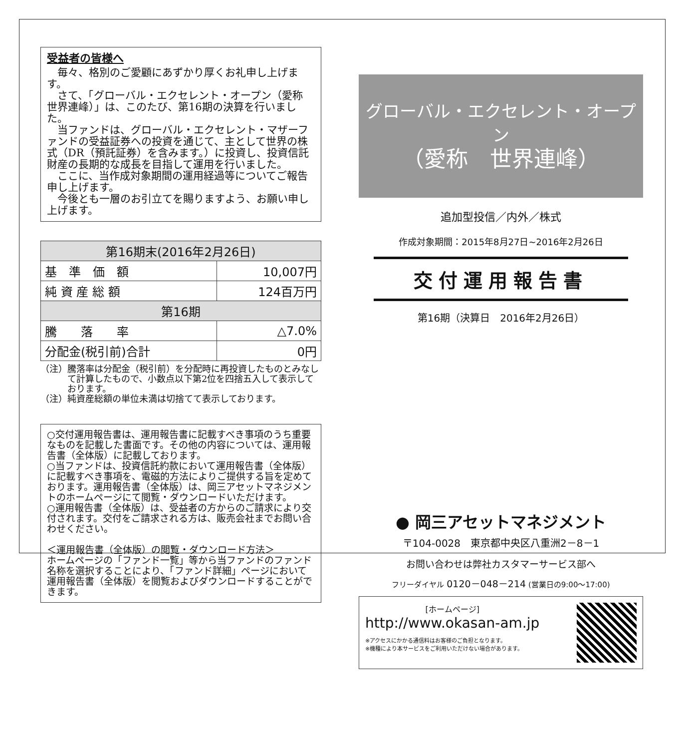受益者の皆様へ
毎々、格別のご愛顧にあずかり厚くお礼申し上げます。
さて、「グローバル・エクセレント・オープン（愛称　世界連峰）」は、このたび、第16期の決算を行いました。
当ファンドは、グローバル・エクセレント・マザーファンドの受益証券への投資を通じて、主として世界の株式（DR（預託証券）を含みます。）に投資し、投資信託財産の長期的な成長を目指して運用を行いました。
ここに、当作成対象期間の運用経過等についてご報告申し上げます。
今後とも一層のお引立てを賜りますよう、お願い申し上げます。
| 第16期末(2016年2月26日) | |
| --- | --- |
| 基 準 価 額 | 10,007円 |
| 純 資 産 総 額 | 124百万円 |
| 第16期 | |
| 騰 落 率 | △7.0% |
| 分配金(税引前)合計 | 0円 |
（注）騰落率は分配金（税引前）を分配時に再投資したものとみなして計算したもので、小数点以下第2位を四捨五入して表示しております。
（注）純資産総額の単位未満は切捨てて表示しております。
○交付運用報告書は、運用報告書に記載すべき事項のうち重要なものを記載した書面です。その他の内容については、運用報告書（全体版）に記載しております。
○当ファンドは、投資信託約款において運用報告書（全体版）に記載すべき事項を、電磁的方法によりご提供する旨を定めております。運用報告書（全体版）は、岡三アセットマネジメントのホームページにて閲覧・ダウンロードいただけます。
○運用報告書（全体版）は、受益者の方からのご請求により交付されます。交付をご請求される方は、販売会社までお問い合わせください。
＜運用報告書（全体版）の閲覧・ダウンロード方法＞
ホームページの「ファンド一覧」等から当ファンドのファンド名称を選択することにより、「ファンド詳細」ページにおいて運用報告書（全体版）を閲覧およびダウンロードすることができます。
グローバル・エクセレント・オープン
（愛称　世界連峰）
追加型投信／内外／株式
作成対象期間：2015年8月27日~2016年2月26日
交付運用報告書
第16期（決算日　2016年2月26日）
● 岡三アセットマネジメント
〒104-0028　東京都中央区八重洲2－8－1
お問い合わせは弊社カスタマーサービス部へ
フリーダイヤル 0120－048－214 (営業日の9:00～17:00)
[ホームページ]
http://www.okasan-am.jp
※アクセスにかかる通信料はお客様のご負担となります。
※機種により本サービスをご利用いただけない場合があります。